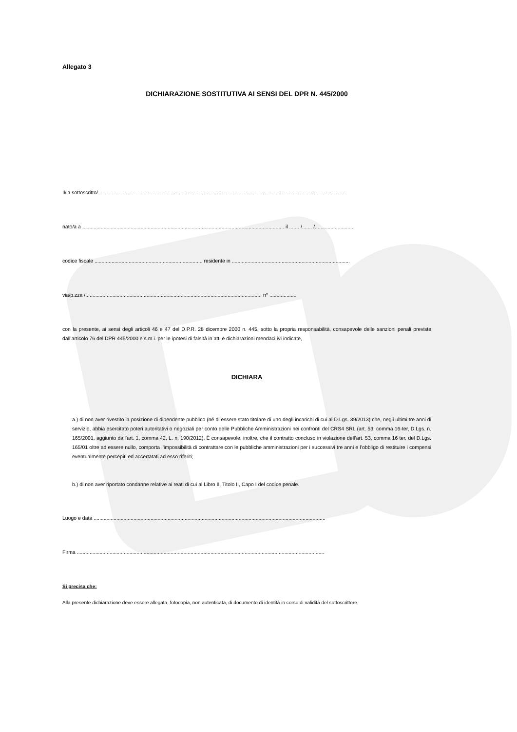Allegato 3
DICHIARAZIONE SOSTITUTIVA AI SENSI DEL DPR N. 445/2000
Il/la sottoscritto/ ..............................................................................................................................................................................
nato/a a .............................................................................................................................................. il ....... /....... /............................
codice fiscale ............................................................................ residente in ...................................................................................
via/p.zza /............................................................................................................................ n° ...................
con la presente, ai sensi degli articoli 46 e 47 del D.P.R. 28 dicembre 2000 n. 445, sotto la propria responsabilità, consapevole delle sanzioni penali previste dall’articolo 76 del DPR 445/2000 e s.m.i. per le ipotesi di falsità in atti e dichiarazioni mendaci ivi indicate,
DICHIARA
a.) di non aver rivestito la posizione di dipendente pubblico (né di essere stato titolare di uno degli incarichi di cui al D.Lgs. 39/2013) che, negli ultimi tre anni di servizio, abbia esercitato poteri autoritativi o negoziali per conto delle Pubbliche Amministrazioni nei confronti del CRS4 SRL (art. 53, comma 16-ter, D.Lgs. n. 165/2001, aggiunto dall’art. 1, comma 42, L. n. 190/2012). È consapevole, inoltre, che il contratto concluso in violazione dell’art. 53, comma 16 ter, del D.Lgs. 165/01 oltre ad essere nullo, comporta l’impossibilità di contrattare con le pubbliche amministrazioni per i successivi tre anni e l’obbligo di restituire i compensi eventualmente percepiti ed accertatati ad esso riferiti;
b.) di non aver riportato condanne relative ai reati di cui al Libro II, Titolo II, Capo I del codice penale.
Luogo e data ...................................................................................................................................................................
Firma ..............................................................................................................................................................................
Si precisa che:
Alla presente dichiarazione deve essere allegata, fotocopia, non autenticata, di documento di identità in corso di validità del sottoscrittore.